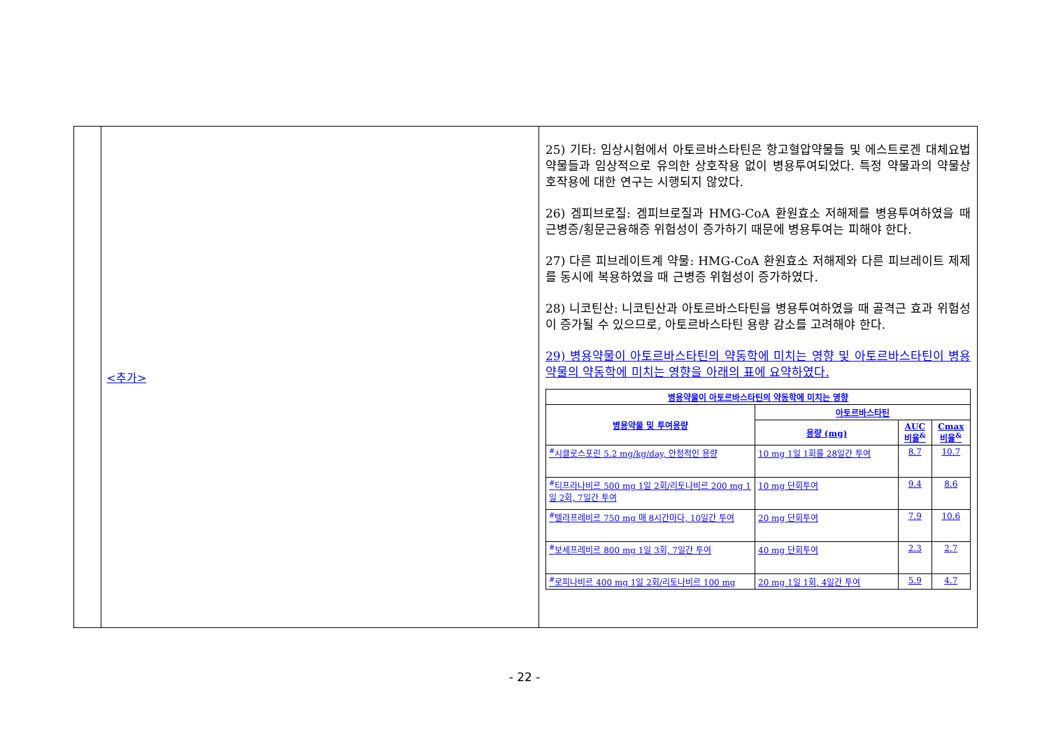| | <추가> | 25) 기타: 임상시험에서 아토르바스타틴은 항고혈압약물들 및 에스트로겐 대체요법 약물들과 임상적으로 유의한 상호작용 없이 병용투여되었다. 특정 약물과의 약물상호작용에 대한 연구는 시행되지 않았다. 26) 겜피브로질: 겜피브로질과 HMG-CoA 환원효소 저해제를 병용투여하였을 때 근병증/횡문근융해증 위험성이 증가하기 때문에 병용투여는 피해야 한다. 27) 다른 피브레이트계 약물: HMG-CoA 환원효소 저해제와 다른 피브레이트 제제를 동시에 복용하였을 때 근병증 위험성이 증가하였다. 28) 니코틴산: 니코틴산과 아토르바스타틴을 병용투여하였을 때 골격근 효과 위험성이 증가될 수 있으므로, 아토르바스타틴 용량 감소를 고려해야 한다. 29) 병용약물이 아토르바스타틴의 약동학에 미치는 영향 및 아토르바스타틴이 병용약물의 약동학에 미치는 영향을 아래의 표에 요약하였다. / 병용약물이 아토르바스타틴의 약동학에 미치는 영향 / / / / / --- / --- / --- / --- / / 병용약물 및 투여용량 / 아토르바스타틴 / / / / / 용량 (mg) / AUC 비율<sup>&</sup> / Cmax 비율<sup>&</sup> / / <sup>#</sup> 시클로스포린 5.2 mg/kg/day, 안정적인 용량 / 10 mg 1일 1회를 28일간 투여 / 8.7 / 10.7 / / <sup>#</sup> 티프라나비르 500 mg 1일 2회/리토나비르 200 mg 1일 2회, 7일간 투여 / 10 mg 단회투여 / 9.4 / 8.6 / / <sup>#</sup> 텔라프레비르 750 mg 매 8시간마다, 10일간 투여 / 20 mg 단회투여 / 7.9 / 10.6 / / <sup>#</sup> 보세프레비르 800 mg 1일 3회, 7일간 투여 / 40 mg 단회투여 / 2.3 / 2.7 / / <sup>#</sup> 로피나비르 400 mg 1일 2회/리토나비르 100 mg / 20 mg 1일 1회, 4일간 투여 / 5.9 / 4.7 / |
- 22 -